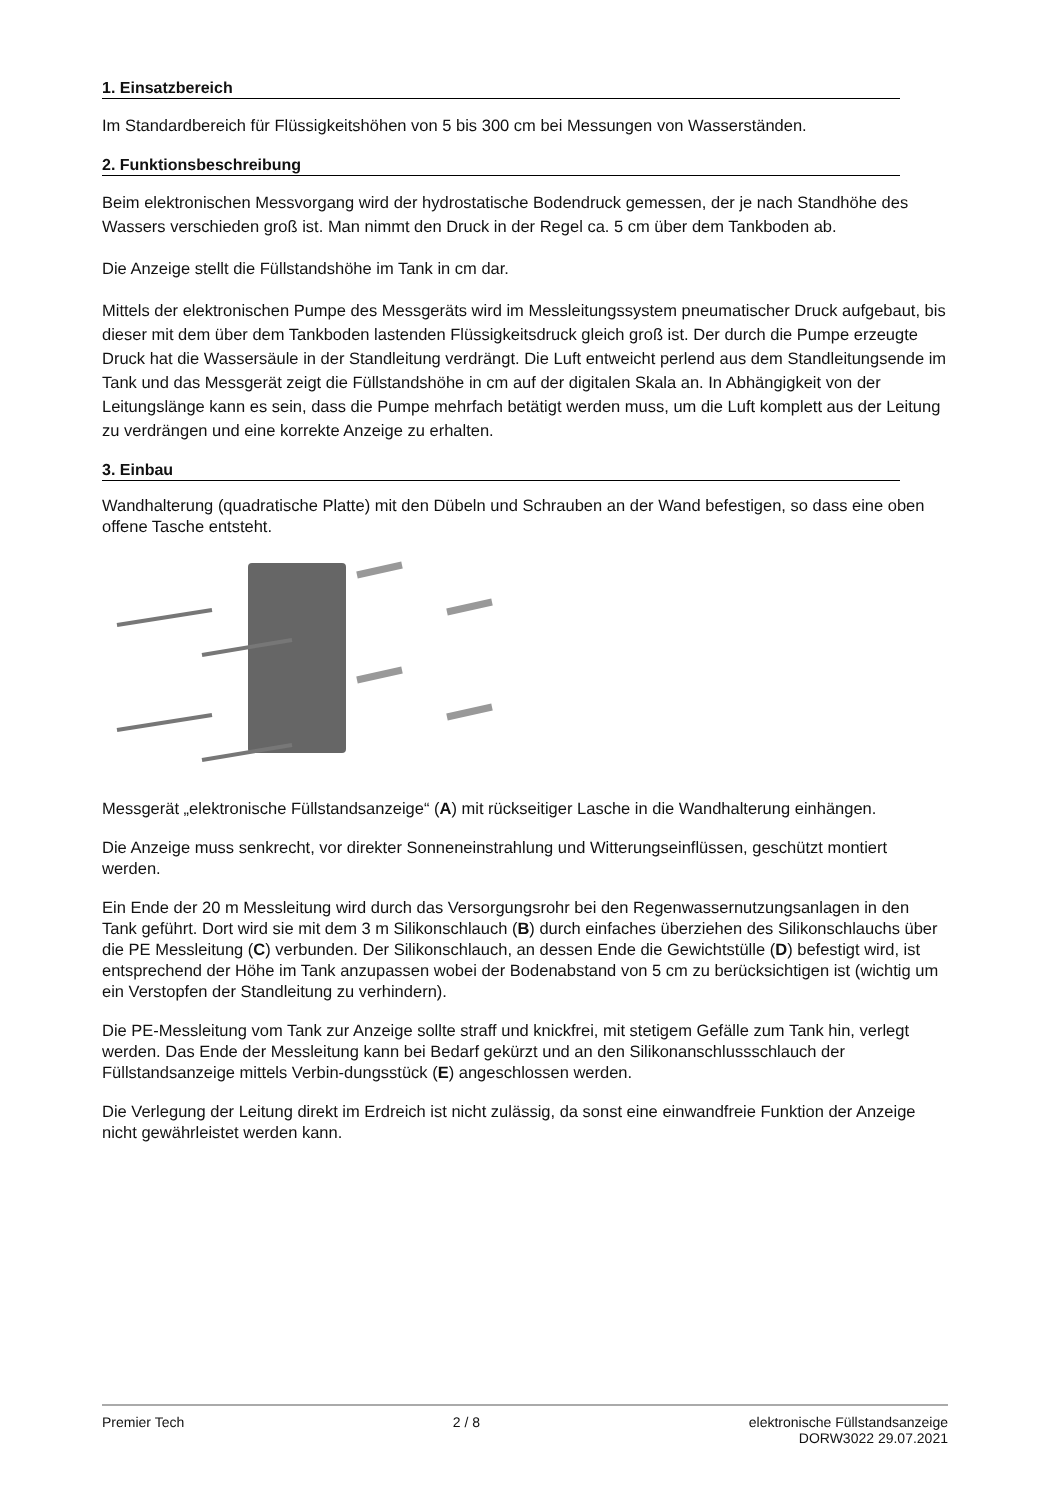1. Einsatzbereich
Im Standardbereich für Flüssigkeitshöhen von 5 bis 300 cm bei Messungen von Wasserständen.
2. Funktionsbeschreibung
Beim elektronischen Messvorgang wird der hydrostatische Bodendruck gemessen, der je nach Standhöhe des Wassers verschieden groß ist. Man nimmt den Druck in der Regel ca. 5 cm über dem Tankboden ab.
Die Anzeige stellt die Füllstandshöhe im Tank in cm dar.
Mittels der elektronischen Pumpe des Messgeräts wird im Messleitungssystem pneumatischer Druck aufgebaut, bis dieser mit dem über dem Tankboden lastenden Flüssigkeitsdruck gleich groß ist. Der durch die Pumpe erzeugte Druck hat die Wassersäule in der Standleitung verdrängt. Die Luft entweicht perlend aus dem Standleitungsende im Tank und das Messgerät zeigt die Füllstandshöhe in cm auf der digitalen Skala an. In Abhängigkeit von der Leitungslänge kann es sein, dass die Pumpe mehrfach betätigt werden muss, um die Luft komplett aus der Leitung zu verdrängen und eine korrekte Anzeige zu erhalten.
3. Einbau
Wandhalterung (quadratische Platte) mit den Dübeln und Schrauben an der Wand befestigen, so dass eine oben offene Tasche entsteht.
Messgerät „elektronische Füllstandsanzeige“ (A) mit rückseitiger Lasche in die Wandhalterung einhängen.
Die Anzeige muss senkrecht, vor direkter Sonneneinstrahlung und Witterungseinflüssen, geschützt montiert werden.
Ein Ende der 20 m Messleitung wird durch das Versorgungsrohr bei den Regenwassernutzungsanlagen in den Tank geführt. Dort wird sie mit dem 3 m Silikonschlauch (B) durch einfaches überziehen des Silikonschlauchs über die PE Messleitung (C) verbunden. Der Silikonschlauch, an dessen Ende die Gewichtstülle (D) befestigt wird, ist entsprechend der Höhe im Tank anzupassen wobei der Bodenabstand von 5 cm zu berücksichtigen ist (wichtig um ein Verstopfen der Standleitung zu verhindern).
Die PE-Messleitung vom Tank zur Anzeige sollte straff und knickfrei, mit stetigem Gefälle zum Tank hin, verlegt werden. Das Ende der Messleitung kann bei Bedarf gekürzt und an den Silikonanschlussschlauch der Füllstandsanzeige mittels Verbin-dungsstück (E) angeschlossen werden.
Die Verlegung der Leitung direkt im Erdreich ist nicht zulässig, da sonst eine einwandfreie Funktion der Anzeige nicht gewährleistet werden kann.
Premier Tech 2 / 8 elektronische Füllstandsanzeige
DORW3022 29.07.2021